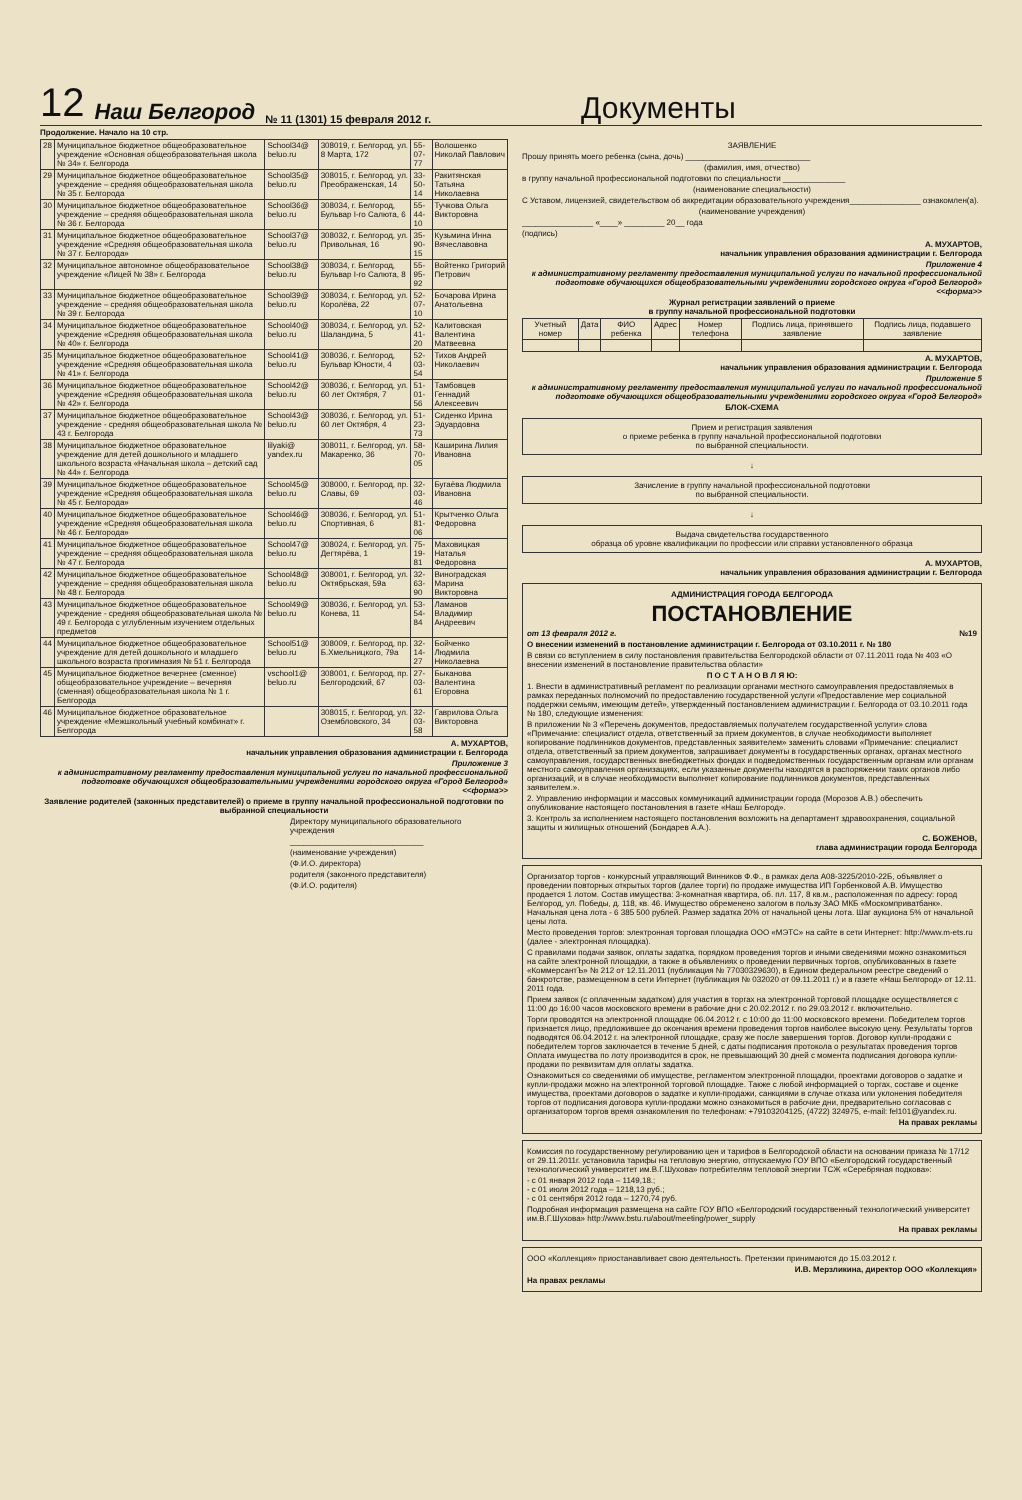12 Наш Белгород № 11 (1301) 15 февраля 2012 г. Документы
Продолжение. Начало на 10 стр.
| 28 | Муниципальное бюджетное общеобразовательное учреждение «Основная общеобразовательная школа № 34» г. Белгорода | School34@ beluo.ru | 308019, г. Белгород, ул. 8 Марта, 172 | 55-07-77 | Волошенко Николай Павлович |
| 29 | Муниципальное бюджетное общеобразовательное учреждение – средняя общеобразовательная школа № 35 г. Белгорода | School35@ beluo.ru | 308015, г. Белгород, ул. Преображенская, 14 | 33-50-14 | Ракитянская Татьяна Николаевна |
| 30 | Муниципальное бюджетное общеобразовательное учреждение – средняя общеобразовательная школа № 36 г. Белгорода | School36@ beluo.ru | 308034, г. Белгород, Бульвар I-го Салюта, 6 | 55-44-10 | Тучкова Ольга Викторовна |
| 31 | Муниципальное бюджетное общеобразовательное учреждение «Средняя общеобразовательная школа № 37 г. Белгорода» | School37@ beluo.ru | 308032, г. Белгород, ул. Привольная, 16 | 35-90-15 | Кузьмина Инна Вячеславовна |
| 32 | Муниципальное автономное общеобразовательное учреждение «Лицей № 38» г. Белгорода | School38@ beluo.ru | 308034, г. Белгород, Бульвар I-го Салюта, 8 | 55-95-92 | Войтенко Григорий Петрович |
| 33 | Муниципальное бюджетное общеобразовательное учреждение – средняя общеобразовательная школа № 39 г. Белгорода | School39@ beluo.ru | 308034, г. Белгород, ул. Королёва, 22 | 52-07-10 | Бочарова Ирина Анатольевна |
| 34 | Муниципальное бюджетное общеобразовательное учреждение «Средняя общеобразовательная школа № 40» г. Белгорода | School40@ beluo.ru | 308034, г. Белгород, ул. Шаландина, 5 | 52-41-20 | Калитовская Валентина Матвеевна |
| 35 | Муниципальное бюджетное общеобразовательное учреждение «Средняя общеобразовательная школа № 41» г. Белгорода | School41@ beluo.ru | 308036, г. Белгород, Бульвар Юности, 4 | 52-03-54 | Тихов Андрей Николаевич |
| 36 | Муниципальное бюджетное общеобразовательное учреждение «Средняя общеобразовательная школа № 42» г. Белгорода | School42@ beluo.ru | 308036, г. Белгород, ул. 60 лет Октября, 7 | 51-01-56 | Тамбовцев Геннадий Алексеевич |
| 37 | Муниципальное бюджетное общеобразовательное учреждение - средняя общеобразовательная школа № 43 г. Белгорода | School43@ beluo.ru | 308036, г. Белгород, ул. 60 лет Октября, 4 | 51-23-73 | Сиденко Ирина Эдуардовна |
| 38 | Муниципальное бюджетное образовательное учреждение для детей дошкольного и младшего школьного возраста «Начальная школа – детский сад № 44» г. Белгорода | lilyaki@ yandex.ru | 308011, г. Белгород, ул. Макаренко, 36 | 58-70-05 | Каширина Лилия Ивановна |
| 39 | Муниципальное бюджетное общеобразовательное учреждение «Средняя общеобразовательная школа № 45 г. Белгорода» | School45@ beluo.ru | 308000, г. Белгород, пр. Славы, 69 | 32-03-46 | Бугаёва Людмила Ивановна |
| 40 | Муниципальное бюджетное общеобразовательное учреждение «Средняя общеобразовательная школа № 46 г. Белгорода» | School46@ beluo.ru | 308036, г. Белгород, ул. Спортивная, 6 | 51-81-06 | Крытченко Ольга Федоровна |
| 41 | Муниципальное бюджетное общеобразовательное учреждение – средняя общеобразовательная школа № 47 г. Белгорода | School47@ beluo.ru | 308024, г. Белгород, ул. Дегтярёва, 1 | 75-19-81 | Маховицкая Наталья Федоровна |
| 42 | Муниципальное бюджетное общеобразовательное учреждение – средняя общеобразовательная школа № 48 г. Белгорода | School48@ beluo.ru | 308001, г. Белгород, ул. Октябрьская, 59а | 32-63-90 | Виноградская Марина Викторовна |
| 43 | Муниципальное бюджетное общеобразовательное учреждение - средняя общеобразовательная школа № 49 г. Белгорода с углубленным изучением отдельных предметов | School49@ beluo.ru | 308036, г. Белгород, ул. Конева, 11 | 53-54-84 | Ламанов Владимир Андреевич |
| 44 | Муниципальное бюджетное общеобразовательное учреждение для детей дошкольного и младшего школьного возраста прогимназия № 51 г. Белгорода | School51@ beluo.ru | 308009, г. Белгород, пр. Б.Хмельницкого, 79а | 32-14-27 | Бойченко Людмила Николаевна |
| 45 | Муниципальное бюджетное вечернее (сменное) общеобразовательное учреждение – вечерняя (сменная) общеобразовательная школа № 1 г. Белгорода | vschool1@ beluo.ru | 308001, г. Белгород, пр. Белгородский, 67 | 27-03-61 | Быканова Валентина Егоровна |
| 46 | Муниципальное бюджетное образовательное учреждение «Межшкольный учебный комбинат» г. Белгорода | | 308015, г. Белгород, ул. Озембловского, 34 | 32-03-58 | Гаврилова Ольга Викторовна |
А. МУХАРТОВ,
начальник управления образования администрации г. Белгорода
Приложение 3
к административному регламенту предоставления муниципальной услуги по начальной профессиональной подготовке обучающихся общеобразовательными учреждениями городского округа «Город Белгород»
<<форма>>
Заявление родителей (законных представителей) о приеме в группу начальной профессиональной подготовки по выбранной специальности
Директору муниципального образовательного учреждения
______________________________
(наименование учреждения)
(Ф.И.О. директора)
родителя (законного представителя)
(Ф.И.О. родителя)
ЗАЯВЛЕНИЕ
Прошу принять моего ребенка (сына, дочь) ____________________________
(фамилия, имя, отчество)
в группу начальной профессиональной подготовки по специальности ______________
(наименование специальности)
С Уставом, лицензией, свидетельством об аккредитации образовательного учреждения________________ ознакомлен(а).
(наименование учреждения)
________________ «____» _________ 20__ года
(подпись)
А. МУХАРТОВ,
начальник управления образования администрации г. Белгорода
Приложение 4
к административному регламенту предоставления муниципальной услуги по начальной профессиональной подготовке обучающихся общеобразовательными учреждениями городского округа «Город Белгород»
<<форма>>
Журнал регистрации заявлений о приеме
в группу начальной профессиональной подготовки
| Учетный номер | Дата | ФИО ребенка | Адрес | Номер телефона | Подпись лица, принявшего заявление | Подпись лица, подавшего заявление |
| --- | --- | --- | --- | --- | --- | --- |
А. МУХАРТОВ,
начальник управления образования администрации г. Белгорода
Приложение 5
к административному регламенту предоставления муниципальной услуги по начальной профессиональной подготовке обучающихся общеобразовательными учреждениями городского округа «Город Белгород»
БЛОК-СХЕМА
Прием и регистрация заявления
о приеме ребенка в группу начальной профессиональной подготовки
по выбранной специальности.
↓
Зачисление в группу начальной профессиональной подготовки
по выбранной специальности.
↓
Выдача свидетельства государственного
образца об уровне квалификации по профессии или справки установленного образца
А. МУХАРТОВ,
начальник управления образования администрации г. Белгорода
АДМИНИСТРАЦИЯ ГОРОДА БЕЛГОРОДА
ПОСТАНОВЛЕНИЕ
от 13 февраля 2012 г. №19
О внесении изменений в постановление администрации г. Белгорода от 03.10.2011 г. № 180
В связи со вступлением в силу постановления правительства Белгородской области от 07.11.2011 года № 403 «О внесении изменений в постановление правительства области»
П О С Т А Н О В Л Я Ю:
1. Внести в административный регламент по реализации органами местного самоуправления предоставляемых в рамках переданных полномочий по предоставлению государственной услуги «Предоставление мер социальной поддержки семьям, имеющим детей», утвержденный постановлением администрации г. Белгорода от 03.10.2011 года № 180, следующие изменения:
В приложении № 3 «Перечень документов, предоставляемых получателем государственной услуги» слова «Примечание: специалист отдела, ответственный за прием документов, в случае необходимости выполняет копирование подлинников документов, представленных заявителем» заменить словами «Примечание: специалист отдела, ответственный за прием документов, запрашивает документы в государственных органах, органах местного самоуправления, государственных внебюджетных фондах и подведомственных государственным органам или органам местного самоуправления организациях, если указанные документы находятся в распоряжении таких органов либо организаций, и в случае необходимости выполняет копирование подлинников документов, представленных заявителем.».
2. Управлению информации и массовых коммуникаций администрации города (Морозов А.В.) обеспечить опубликование настоящего постановления в газете «Наш Белгород».
3. Контроль за исполнением настоящего постановления возложить на департамент здравоохранения, социальной защиты и жилищных отношений (Бондарев А.А.).
С. БОЖЕНОВ,
глава администрации города Белгорода
Организатор торгов - конкурсный управляющий Винников Ф.Ф., в рамках дела А08-3225/2010-22Б, объявляет о проведении повторных открытых торгов (далее торги) по продаже имущества ИП Горбенковой А.В. Имущество продается 1 лотом. Состав имущества: 3-комнатная квартира, об. пл. 117, 8 кв.м., расположенная по адресу: город Белгород, ул. Победы, д. 118, кв. 46. Имущество обременено залогом в пользу ЗАО МКБ «Москомприватбанк». Начальная цена лота - 6 385 500 рублей. Размер задатка 20% от начальной цены лота. Шаг аукциона 5% от начальной цены лота.
Место проведения торгов: электронная торговая площадка ООО «МЭТС» на сайте в сети Интернет: http://www.m-ets.ru (далее - электронная площадка).
С правилами подачи заявок, оплаты задатка, порядком проведения торгов и иными сведениями можно ознакомиться на сайте электронной площадки, а также в объявлениях о проведении первичных торгов, опубликованных в газете «КоммерсантЪ» № 212 от 12.11.2011 (публикация № 77030329630), в Едином федеральном реестре сведений о банкротстве, размещенном в сети Интернет (публикация № 032020 от 09.11.2011 г.) и в газете «Наш Белгород» от 12.11. 2011 года.
Прием заявок (с оплаченным задатком) для участия в торгах на электронной торговой площадке осуществляется с 11:00 до 16:00 часов московского времени в рабочие дни с 20.02.2012 г. по 29.03.2012 г. включительно.
Торги проводятся на электронной площадке 06.04.2012 г. с 10:00 до 11:00 московского времени. Победителем торгов признается лицо, предложившее до окончания времени проведения торгов наиболее высокую цену. Результаты торгов подводятся 06.04.2012 г. на электронной площадке, сразу же после завершения торгов. Договор купли-продажи с победителем торгов заключается в течение 5 дней, с даты подписания протокола о результатах проведения торгов Оплата имущества по лоту производится в срок, не превышающий 30 дней с момента подписания договора купли-продажи по реквизитам для оплаты задатка.
Ознакомиться со сведениями об имуществе, регламентом электронной площадки, проектами договоров о задатке и купли-продажи можно на электронной торговой площадке. Также с любой информацией о торгах, составе и оценке имущества, проектами договоров о задатке и купли-продажи, санкциями в случае отказа или уклонения победителя торгов от подписания договора купли-продажи можно ознакомиться в рабочие дни, предварительно согласовав с организатором торгов время ознакомления по телефонам: +79103204125, (4722) 324975, e-mail: fel101@yandex.ru.
На правах рекламы
Комиссия по государственному регулированию цен и тарифов в Белгородской области на основании приказа № 17/12 от 29.11.2011г. установила тарифы на тепловую энергию, отпускаемую ГОУ ВПО «Белгородский государственный технологический университет им.В.Г.Шухова» потребителям тепловой энергии ТСЖ «Серебряная подкова»:
- с 01 января 2012 года – 1149,18.;
- с 01 июля 2012 года – 1218,13 руб.;
- с 01 сентября 2012 года – 1270,74 руб.
Подробная информация размещена на сайте ГОУ ВПО «Белгородский государственный технологический университет им.В.Г.Шухова» http://www.bstu.ru/about/meeting/power_supply
На правах рекламы
ООО «Коллекция» приостанавливает свою деятельность. Претензии принимаются до 15.03.2012 г.
И.В. Мерзликина, директор ООО «Коллекция»
На правах рекламы